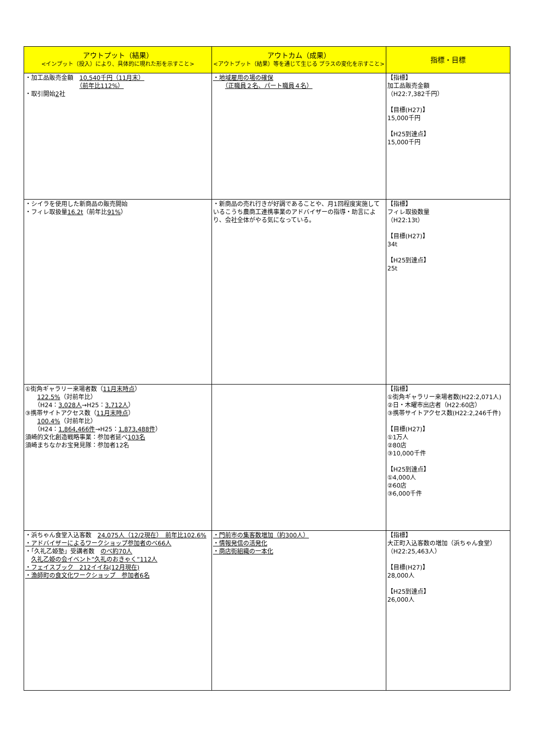| アウトプット（結果） <インプット（投入）により、具体的に現れた形を示すこと> | アウトカム（成果） <アウトプット（結果）等を通じて生じる プラスの変化を示すこと> | 指標・目標 |
| --- | --- | --- |
| ・加工品販売金額 10,540千円（11月末） （前年比112%） ・取引開始 2 社 | ・地域雇用の場の確保 （正職員２名、パート職員４名） | 【指標】 加工品販売金額 （H22:7,382千円） 【目標(H27)】 15,000千円 【H25到達点】 15,000千円 |
| ・シイラを使用した新商品の販売開始 ・フィレ取扱量 16.2t （前年比 91% ） | ・新商品の売れ行きが好調であることや、月1回程度実施しているこうち農商工連携事業のアドバイザーの指導・助言により、会社全体がやる気になっている。 | 【指標】 フィレ取扱数量 （H22:13t） 【目標(H27)】 34t 【H25到達点】 25t |
| ①街角ギャラリー来場者数（ 11月末時点 ） 122.5% （対前年比） （H24： 3,028人 →H25： 3,712人 ） ③携帯サイトアクセス数（ 11月末時点 ） 100.4% （対前年比） （H24： 1,864,466件 →H25： 1,873,488件 ） 須崎的文化創造戦略事業：参加者延べ 103名 須崎まちなかお宝発見隊：参加者12名 | | 【指標】 ①街角ギャラリー来場者数(H22:2,071人) ②日・木曜市出店者（H22:60店） ③携帯サイトアクセス数(H22:2,246千件) 【目標(H27)】 ①1万人 ②80店 ③10,000千件 【H25到達点】 ①4,000人 ②60店 ③6,000千件 |
| ・浜ちゃん食堂入込客数 24,075人（12/2現在） 前年比102.6% ・アドバイザーによるワークショップ参加者のべ66人 ・「久礼乙姫塾」受講者数 のべ約70人 久礼乙姫の会イベント”久礼のおきゃく”112人 ・フェイスブック 212イイね(12月現在) ・漁師町の食文化ワークショップ 参加者6名 | ・門前市の集客数増加（約300人） ・情報発信の活発化 ・商店街組織の一本化 | 【指標】 大正町入込客数の増加（浜ちゃん食堂） （H22:25,463人） 【目標(H27)】 28,000人 【H25到達点】 26,000人 |